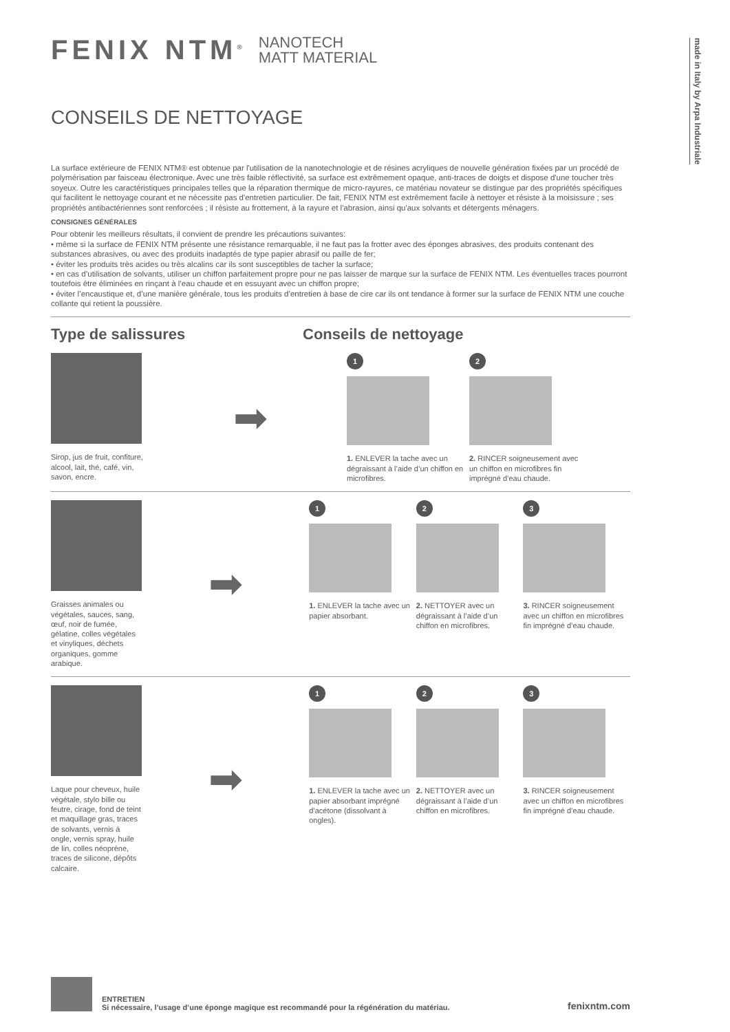made in Italy by Arpa Industriale
FENIX NTM<sup>®</sup> NANOTECH
MATT MATERIAL
CONSEILS DE NETTOYAGE
La surface extérieure de FENIX NTM® est obtenue par l'utilisation de la nanotechnologie et de résines acryliques de nouvelle génération fixées par un procédé de polymérisation par faisceau électronique. Avec une très faible réflectivité, sa surface est extrêmement opaque, anti-traces de doigts et dispose d'une toucher très soyeux. Outre les caractéristiques principales telles que la réparation thermique de micro-rayures, ce matériau novateur se distingue par des propriétés spécifiques qui facilitent le nettoyage courant et ne nécessite pas d'entretien particulier. De fait, FENIX NTM est extrêmement facile à nettoyer et résiste à la moisissure ; ses propriétés antibactériennes sont renforcées ; il résiste au frottement, à la rayure et l'abrasion, ainsi qu'aux solvants et détergents ménagers.
CONSIGNES GÉNÉRALES
Pour obtenir les meilleurs résultats, il convient de prendre les précautions suivantes:
• même si la surface de FENIX NTM présente une résistance remarquable, il ne faut pas la frotter avec des éponges abrasives, des produits contenant des substances abrasives, ou avec des produits inadaptés de type papier abrasif ou paille de fer;
• éviter les produits très acides ou très alcalins car ils sont susceptibles de tacher la surface;
• en cas d’utilisation de solvants, utiliser un chiffon parfaitement propre pour ne pas laisser de marque sur la surface de FENIX NTM. Les éventuelles traces pourront toutefois être éliminées en rinçant à l’eau chaude et en essuyant avec un chiffon propre;
• éviter l’encaustique et, d’une manière générale, tous les produits d’entretien à base de cire car ils ont tendance à former sur la surface de FENIX NTM une couche collante qui retient la poussière.
Type de salissures Conseils de nettoyage
Sirop, jus de fruit, confiture, alcool, lait, thé, café, vin, savon, encre.
➡
1
1. ENLEVER la tache avec un dégraissant à l’aide d’un chiffon en microfibres.
2
2. RINCER soigneusement avec un chiffon en microfibres fin imprégné d’eau chaude.
Graisses animales ou végétales, sauces, sang, œuf, noir de fumée, gélatine, colles végétales et vinyliques, déchets organiques, gomme arabique.
➡
1
1. ENLEVER la tache avec un papier absorbant.
2
2. NETTOYER avec un dégraissant à l’aide d’un chiffon en microfibres.
3
3. RINCER soigneusement avec un chiffon en microfibres fin imprégné d’eau chaude.
Laque pour cheveux, huile végétale, stylo bille ou feutre, cirage, fond de teint et maquillage gras, traces de solvants, vernis à ongle, vernis spray, huile de lin, colles néoprène, traces de silicone, dépôts calcaire.
➡
1
1. ENLEVER la tache avec un papier absorbant imprégné d’acétone (dissolvant à ongles).
2
2. NETTOYER avec un dégraissant à l’aide d’un chiffon en microfibres.
3
3. RINCER soigneusement avec un chiffon en microfibres fin imprégné d’eau chaude.
ENTRETIEN
Si nécessaire, l’usage d’une éponge magique est recommandé pour la régénération du matériau.
fenixntm.com